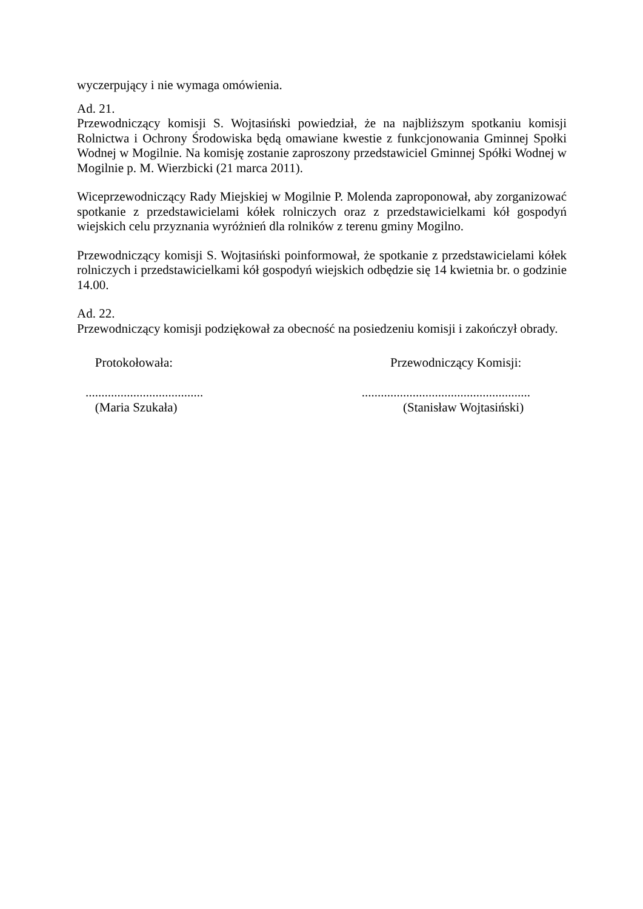wyczerpujący i nie wymaga omówienia.
Ad. 21.
Przewodniczący komisji S. Wojtasiński powiedział, że na najbliższym spotkaniu komisji Rolnictwa i Ochrony Środowiska będą omawiane kwestie z funkcjonowania Gminnej Społki Wodnej w Mogilnie. Na komisję zostanie zaproszony przedstawiciel Gminnej Spółki Wodnej w Mogilnie p. M. Wierzbicki (21 marca 2011).
Wiceprzewodniczący Rady Miejskiej w Mogilnie P. Molenda zaproponował, aby zorganizować spotkanie z przedstawicielami kółek rolniczych oraz z przedstawicielkami kół gospodyń wiejskich celu przyznania wyróżnień dla rolników z terenu gminy Mogilno.
Przewodniczący komisji S. Wojtasiński poinformował, że spotkanie z przedstawicielami kółek rolniczych i przedstawicielkami kół gospodyń wiejskich odbędzie się 14 kwietnia br. o godzinie 14.00.
Ad. 22.
Przewodniczący komisji podziękował za obecność na posiedzeniu komisji i zakończył obrady.
Protokołowała:
.....................................
(Maria Szukała)
Przewodniczący Komisji:
.....................................................
(Stanisław Wojtasiński)